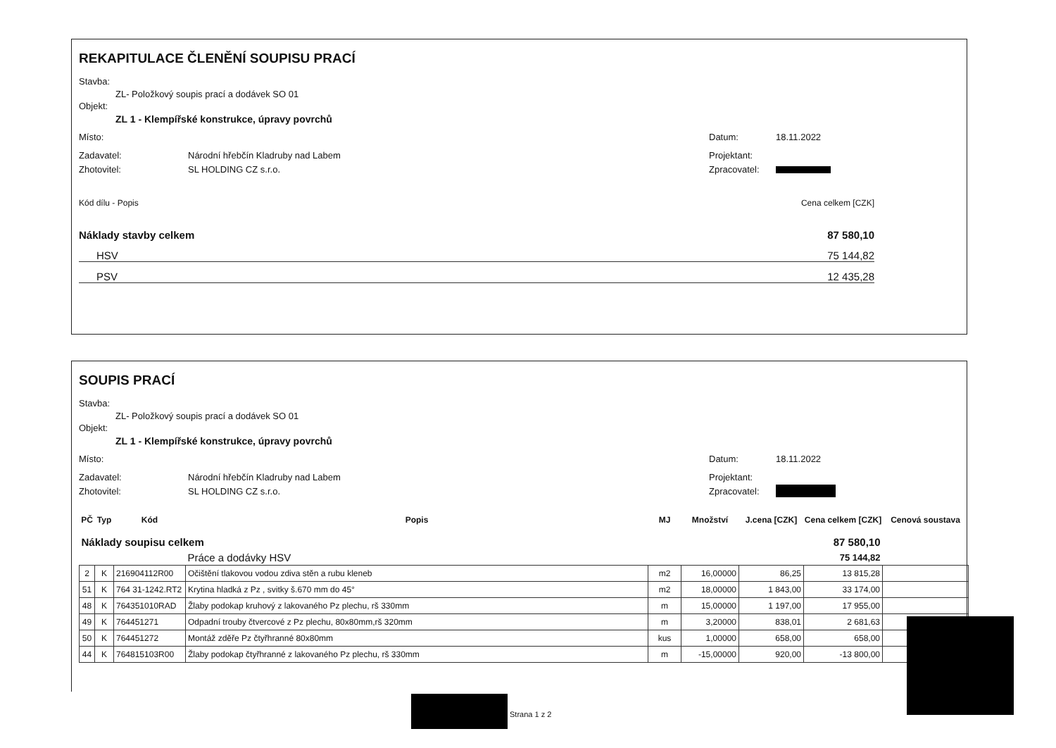REKAPITULACE ČLENĚNÍ SOUPISU PRACÍ
Stavba:
ZL- Položkový soupis prací a dodávek SO 01
Objekt:
ZL 1 - Klempířské konstrukce, úpravy povrchů
Místo: Datum: 18.11.2022
Zadavatel: Národní hřebčín Kladruby nad Labem Projektant:
Zhotovitel: SL HOLDING CZ s.r.o. Zpracovatel:
Kód dílu - Popis Cena celkem [CZK]
Náklady stavby celkem 87 580,10
HSV 75 144,82
PSV 12 435,28
SOUPIS PRACÍ
Stavba:
ZL- Položkový soupis prací a dodávek SO 01
Objekt:
ZL 1 - Klempířské konstrukce, úpravy povrchů
Místo: Datum: 18.11.2022
Zadavatel: Národní hřebčín Kladruby nad Labem Projektant:
Zhotovitel: SL HOLDING CZ s.r.o. Zpracovatel:
| PČ | Typ | Kód | Popis | MJ | Množství | J.cena [CZK] | Cena celkem [CZK] | Cenová soustava |
| --- | --- | --- | --- | --- | --- | --- | --- | --- |
| Náklady soupisu celkem | | | | | | | 87 580,10 | |
| | | | Práce a dodávky HSV | | | | 75 144,82 | |
| 2 | K | 216904112R00 | Očištění tlakovou vodou zdiva stěn a rubu kleneb | m2 | 16,00000 | 86,25 | 13 815,28 | |
| 51 | K | 764 31-1242.RT2 | Krytina hladká z Pz , svitky š.670 mm do 45° | m2 | 18,00000 | 1 843,00 | 33 174,00 | |
| 48 | K | 764351010RAD | Žlaby podokap kruhový z lakovaného Pz plechu, rš 330mm | m | 15,00000 | 1 197,00 | 17 955,00 | |
| 49 | K | 764451271 | Odpadní trouby čtvercové z Pz plechu, 80x80mm,rš 320mm | m | 3,20000 | 838,01 | 2 681,63 | |
| 50 | K | 764451272 | Montáž zděře Pz čtyřhranné 80x80mm | kus | 1,00000 | 658,00 | 658,00 | |
| 44 | K | 764815103R00 | Žlaby podokap čtyřhranné z lakovaného Pz plechu, rš 330mm | m | -15,00000 | 920,00 | -13 800,00 | |
Strana 1 z 2